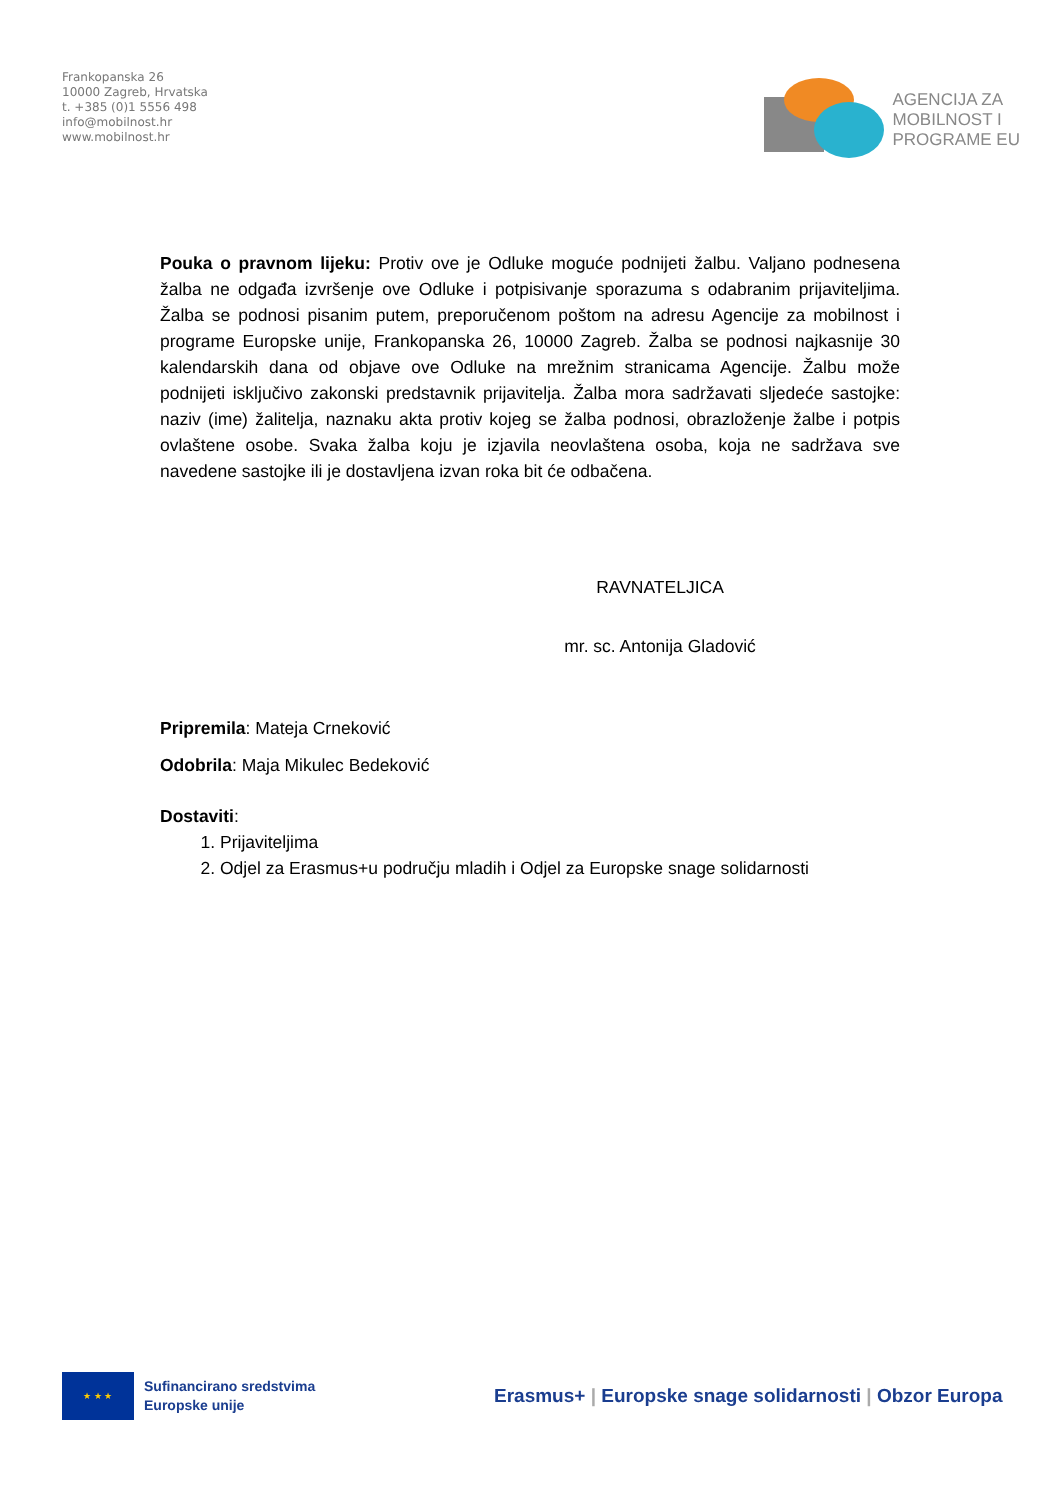Frankopanska 26
10000 Zagreb, Hrvatska
t. +385 (0)1 5556 498
info@mobilnost.hr
www.mobilnost.hr
AGENCIJA ZA
MOBILNOST I
PROGRAME EU
Pouka o pravnom lijeku: Protiv ove je Odluke moguće podnijeti žalbu. Valjano podnesena žalba ne odgađa izvršenje ove Odluke i potpisivanje sporazuma s odabranim prijaviteljima. Žalba se podnosi pisanim putem, preporučenom poštom na adresu Agencije za mobilnost i programe Europske unije, Frankopanska 26, 10000 Zagreb. Žalba se podnosi najkasnije 30 kalendarskih dana od objave ove Odluke na mrežnim stranicama Agencije. Žalbu može podnijeti isključivo zakonski predstavnik prijavitelja. Žalba mora sadržavati sljedeće sastojke: naziv (ime) žalitelja, naznaku akta protiv kojeg se žalba podnosi, obrazloženje žalbe i potpis ovlaštene osobe. Svaka žalba koju je izjavila neovlaštena osoba, koja ne sadržava sve navedene sastojke ili je dostavljena izvan roka bit će odbačena.
RAVNATELJICA
mr. sc. Antonija Gladović
Pripremila: Mateja Crneković
Odobrila: Maja Mikulec Bedeković
Dostaviti:
1. Prijaviteljima
2. Odjel za Erasmus+u području mladih i Odjel za Europske snage solidarnosti
★ ★ ★
Sufinancirano sredstvima
Europske unije
Erasmus+ | Europske snage solidarnosti | Obzor Europa